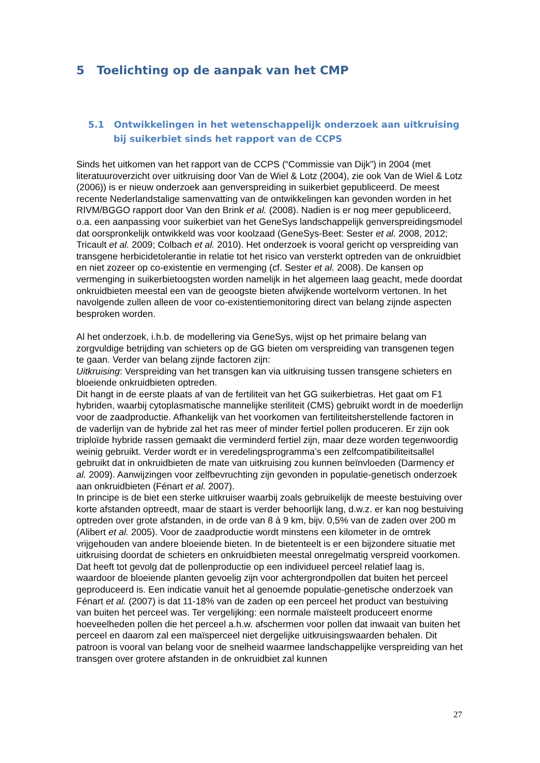5 Toelichting op de aanpak van het CMP
5.1 Ontwikkelingen in het wetenschappelijk onderzoek aan uitkruising bij suikerbiet sinds het rapport van de CCPS
Sinds het uitkomen van het rapport van de CCPS (“Commissie van Dijk”) in 2004 (met literatuuroverzicht over uitkruising door Van de Wiel & Lotz (2004), zie ook Van de Wiel & Lotz (2006)) is er nieuw onderzoek aan genverspreiding in suikerbiet gepubliceerd. De meest recente Nederlandstalige samenvatting van de ontwikkelingen kan gevonden worden in het RIVM/BGGO rapport door Van den Brink et al. (2008). Nadien is er nog meer gepubliceerd, o.a. een aanpassing voor suikerbiet van het GeneSys landschappelijk genverspreidingsmodel dat oorspronkelijk ontwikkeld was voor koolzaad (GeneSys-Beet: Sester et al. 2008, 2012; Tricault et al. 2009; Colbach et al. 2010). Het onderzoek is vooral gericht op verspreiding van transgene herbicidetolerantie in relatie tot het risico van versterkt optreden van de onkruidbiet en niet zozeer op co-existentie en vermenging (cf. Sester et al. 2008). De kansen op vermenging in suikerbietoogsten worden namelijk in het algemeen laag geacht, mede doordat onkruidbieten meestal een van de geoogste bieten afwijkende wortelvorm vertonen. In het navolgende zullen alleen de voor co-existentiemonitoring direct van belang zijnde aspecten besproken worden.
Al het onderzoek, i.h.b. de modellering via GeneSys, wijst op het primaire belang van zorgvuldige betrijding van schieters op de GG bieten om verspreiding van transgenen tegen te gaan. Verder van belang zijnde factoren zijn:
Uitkruising: Verspreiding van het transgen kan via uitkruising tussen transgene schieters en bloeiende onkruidbieten optreden.
Dit hangt in de eerste plaats af van de fertiliteit van het GG suikerbietras. Het gaat om F1 hybriden, waarbij cytoplasmatische mannelijke steriliteit (CMS) gebruikt wordt in de moederlijn voor de zaadproductie. Afhankelijk van het voorkomen van fertiliteitsherstellende factoren in de vaderlijn van de hybride zal het ras meer of minder fertiel pollen produceren. Er zijn ook triploïde hybride rassen gemaakt die verminderd fertiel zijn, maar deze worden tegenwoordig weinig gebruikt. Verder wordt er in veredelingsprogramma’s een zelfcompatibiliteitsallel gebruikt dat in onkruidbieten de mate van uitkruising zou kunnen beïnvloeden (Darmency et al. 2009). Aanwijzingen voor zelfbevruchting zijn gevonden in populatie-genetisch onderzoek aan onkruidbieten (Fénart et al. 2007).
In principe is de biet een sterke uitkruiser waarbij zoals gebruikelijk de meeste bestuiving over korte afstanden optreedt, maar de staart is verder behoorlijk lang, d.w.z. er kan nog bestuiving optreden over grote afstanden, in de orde van 8 à 9 km, bijv. 0,5% van de zaden over 200 m (Alibert et al. 2005). Voor de zaadproductie wordt minstens een kilometer in de omtrek vrijgehouden van andere bloeiende bieten. In de bietenteelt is er een bijzondere situatie met uitkruising doordat de schieters en onkruidbieten meestal onregelmatig verspreid voorkomen. Dat heeft tot gevolg dat de pollenproductie op een individueel perceel relatief laag is, waardoor de bloeiende planten gevoelig zijn voor achtergrondpollen dat buiten het perceel geproduceerd is. Een indicatie vanuit het al genoemde populatie-genetische onderzoek van Fénart et al. (2007) is dat 11-18% van de zaden op een perceel het product van bestuiving van buiten het perceel was. Ter vergelijking: een normale maïsteelt produceert enorme hoeveelheden pollen die het perceel a.h.w. afschermen voor pollen dat inwaait van buiten het perceel en daarom zal een maïsperceel niet dergelijke uitkruisingswaarden behalen. Dit patroon is vooral van belang voor de snelheid waarmee landschappelijke verspreiding van het transgen over grotere afstanden in de onkruidbiet zal kunnen
27